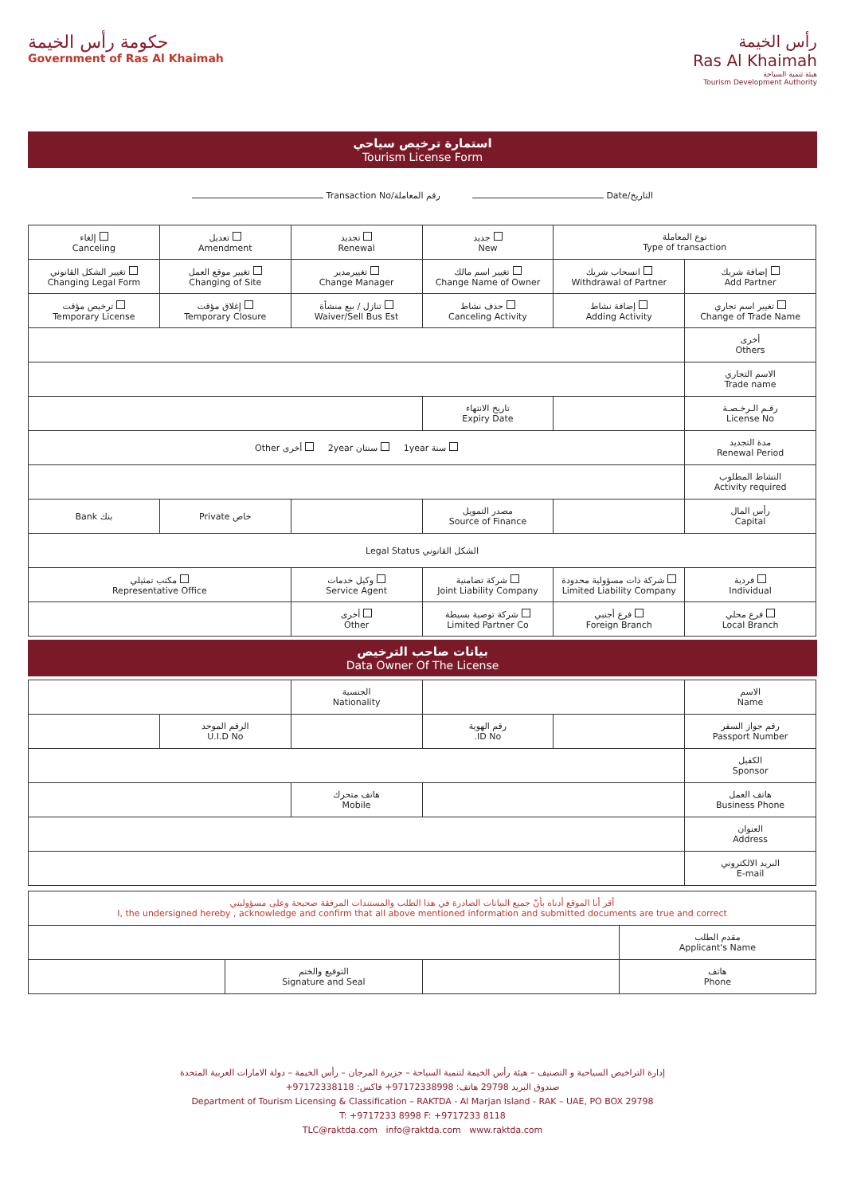حكومة رأس الخيمة
Government of Ras Al Khaimah
رأس الخيمة
Ras Al Khaimah
هيئة تنمية السياحة
Tourism Development Authority
استمارة ترخيص سياحي
Tourism License Form
Transaction No/رقم المعاملة Date/التاريخ
| نوع المعاملة Type of transaction | | جديد New | تجديد Renewal | تعديل Amendment | إلغاء Canceling |
| إضافة شريك Add Partner | انسحاب شريك Withdrawal of Partner | تغيير اسم مالك Change Name of Owner | تغييرمدير Change Manager | تغيير موقع العمل Changing of Site | تغيير الشكل القانوني Changing Legal Form |
| تغيير اسم تجاري Change of Trade Name | إضافة نشاط Adding Activity | حذف نشاط Canceling Activity | تنازل / بيع منشأة Waiver/Sell Bus Est | إغلاق مؤقت Temporary Closure | ترخيص مؤقت Temporary License |
| أخرى Others | | | | | |
| الاسم التجاري Trade name | | | | | |
| رقـم الـرخـصـة License No | | تاريخ الانتهاء Expiry Date | | | |
| مدة التجديد Renewal Period | سنة 1year سنتان 2year أخرى Other | | | | |
| النشاط المطلوب Activity required | | | | | |
| رأس المال Capital | | مصدر التمويل Source of Finance | | خاص Private | بنك Bank |
| الشكل القانوني Legal Status | | | | | |
| فردية Individual | شركة ذات مسؤولية محدودة Limited Liability Company | شركة تضامنية Joint Liability Company | وكيل خدمات Service Agent | مكتب تمثيلي Representative Office | |
| فرع محلي Local Branch | فرع أجنبي Foreign Branch | شركة توصية بسيطة Limited Partner Co | أخرى Other | | |
بيانات صاحب الترخيص
Data Owner Of The License
| الاسم Name | | | الجنسية Nationality | | |
| رقم جواز السفر Passport Number | | رقم الهوية ID No. | | الرقم الموحد U.I.D No | |
| الكفيل Sponsor | | | | | |
| هاتف العمل Business Phone | | | هاتف متحرك Mobile | | |
| العنوان Address | | | | | |
| البريد الالكتروني E-mail | | | | | |
| أقر أنا الموقع أدناه بأنّ جميع البيانات الصادرة في هذا الطلب والمستندات المرفقة صحيحة وعلى مسؤوليتي I, the undersigned hereby , acknowledge and confirm that all above mentioned information and submitted documents are true and correct | | | |
| مقدم الطلب Applicant's Name | | | |
| هاتف Phone | | التوقيع والختم Signature and Seal | |
إدارة التراخيص السياحية و التصنيف – هيئة رأس الخيمة لتنمية السياحة – جزيرة المرجان – رأس الخيمة – دولة الامارات العربية المتحدة
صندوق البريد 29798 هاتف: 97172338998+ فاكس: 97172338118+
Department of Tourism Licensing & Classification – RAKTDA - Al Marjan Island - RAK – UAE, PO BOX 29798
T: +9717233 8998 F: +9717233 8118
TLC@raktda.com info@raktda.com www.raktda.com